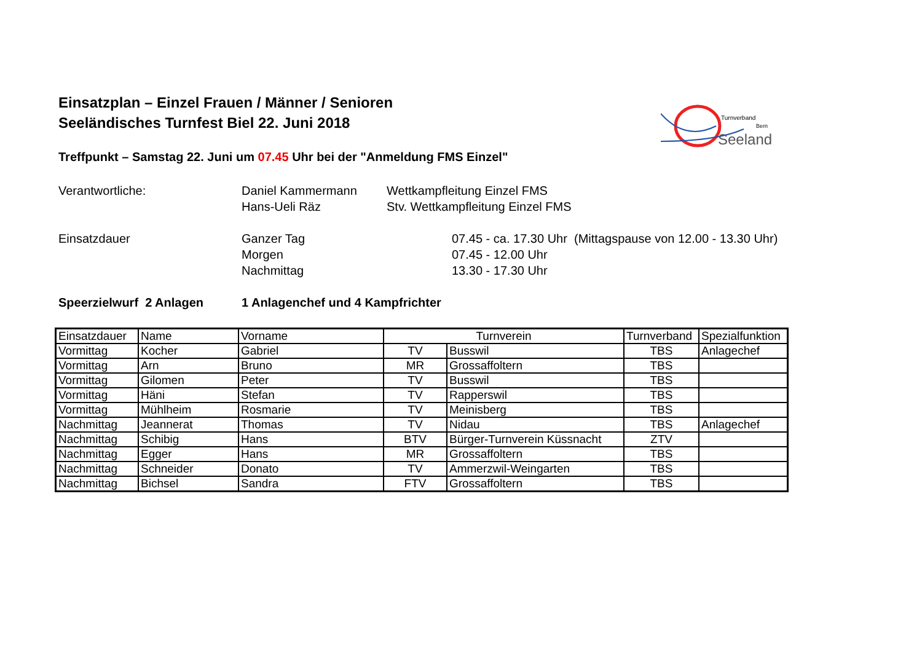Turnverband
Bern
Seeland
Einsatzplan – Einzel Frauen / Männer / Senioren
Seeländisches Turnfest Biel 22. Juni 2018
Treffpunkt – Samstag 22. Juni um 07.45 Uhr bei der "Anmeldung FMS Einzel"
Verantwortliche: Daniel Kammermann Wettkampfleitung Einzel FMS
Hans-Ueli Räz Stv. Wettkampfleitung Einzel FMS
Einsatzdauer Ganzer Tag 07.45 - ca. 17.30 Uhr (Mittagspause von 12.00 - 13.30 Uhr)
Morgen 07.45 - 12.00 Uhr
Nachmittag 13.30 - 17.30 Uhr
Speerzielwurf 2 Anlagen 1 Anlagenchef und 4 Kampfrichter
| Einsatzdauer | Name | Vorname | Turnverein | | Turnverband | Spezialfunktion |
| --- | --- | --- | --- | --- | --- | --- |
| Vormittag | Kocher | Gabriel | TV | Busswil | TBS | Anlagechef |
| Vormittag | Arn | Bruno | MR | Grossaffoltern | TBS | |
| Vormittag | Gilomen | Peter | TV | Busswil | TBS | |
| Vormittag | Häni | Stefan | TV | Rapperswil | TBS | |
| Vormittag | Mühlheim | Rosmarie | TV | Meinisberg | TBS | |
| Nachmittag | Jeannerat | Thomas | TV | Nidau | TBS | Anlagechef |
| Nachmittag | Schibig | Hans | BTV | Bürger-Turnverein Küssnacht | ZTV | |
| Nachmittag | Egger | Hans | MR | Grossaffoltern | TBS | |
| Nachmittag | Schneider | Donato | TV | Ammerzwil-Weingarten | TBS | |
| Nachmittag | Bichsel | Sandra | FTV | Grossaffoltern | TBS | |